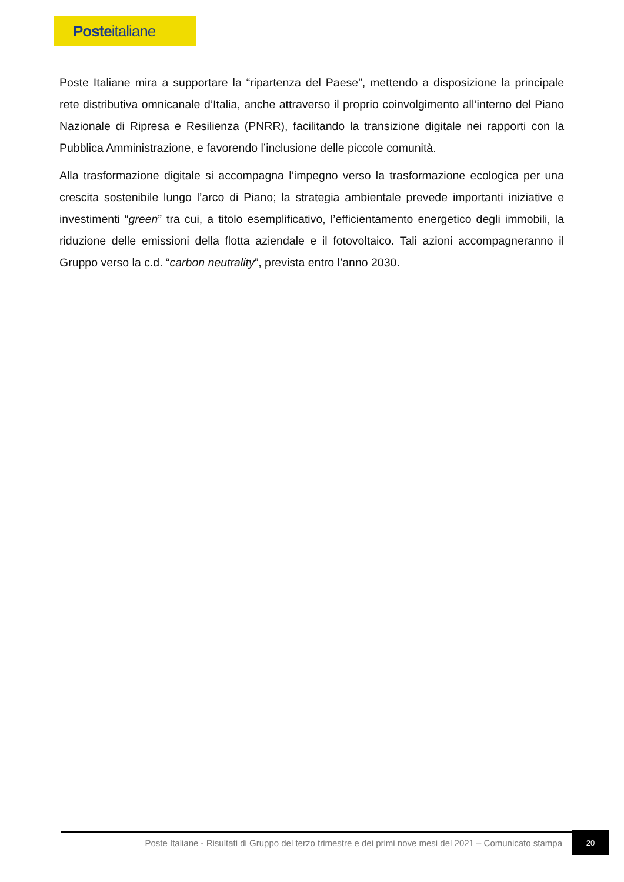Posteitaliane
Poste Italiane mira a supportare la “ripartenza del Paese”, mettendo a disposizione la principale rete distributiva omnicanale d’Italia, anche attraverso il proprio coinvolgimento all’interno del Piano Nazionale di Ripresa e Resilienza (PNRR), facilitando la transizione digitale nei rapporti con la Pubblica Amministrazione, e favorendo l’inclusione delle piccole comunità.
Alla trasformazione digitale si accompagna l’impegno verso la trasformazione ecologica per una crescita sostenibile lungo l’arco di Piano; la strategia ambientale prevede importanti iniziative e investimenti “green” tra cui, a titolo esemplificativo, l’efficientamento energetico degli immobili, la riduzione delle emissioni della flotta aziendale e il fotovoltaico. Tali azioni accompagneranno il Gruppo verso la c.d. “carbon neutrality”, prevista entro l’anno 2030.
Poste Italiane - Risultati di Gruppo del terzo trimestre e dei primi nove mesi del 2021 – Comunicato stampa
20